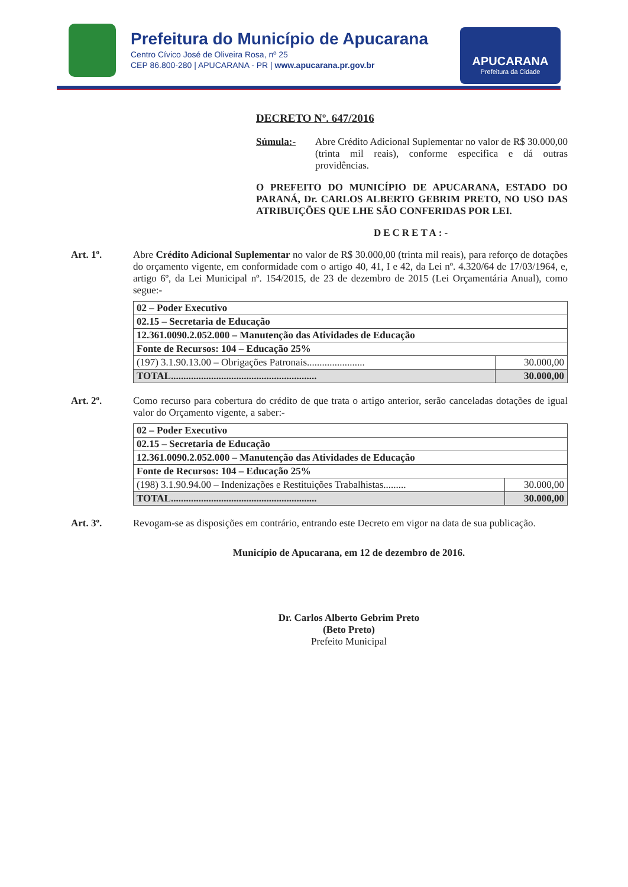Prefeitura do Município de Apucarana
Centro Cívico José de Oliveira Rosa, nº 25
CEP 86.800-280 | APUCARANA - PR | www.apucarana.pr.gov.br
APUCARANA
Prefeitura da Cidade
DECRETO Nº. 647/2016
Súmula:- Abre Crédito Adicional Suplementar no valor de R$ 30.000,00 (trinta mil reais), conforme especifica e dá outras providências.
O PREFEITO DO MUNICÍPIO DE APUCARANA, ESTADO DO PARANÁ, Dr. CARLOS ALBERTO GEBRIM PRETO, NO USO DAS ATRIBUIÇÕES QUE LHE SÃO CONFERIDAS POR LEI.
DECRETA:-
Art. 1º. Abre Crédito Adicional Suplementar no valor de R$ 30.000,00 (trinta mil reais), para reforço de dotações do orçamento vigente, em conformidade com o artigo 40, 41, I e 42, da Lei nº. 4.320/64 de 17/03/1964, e, artigo 6º, da Lei Municipal nº. 154/2015, de 23 de dezembro de 2015 (Lei Orçamentária Anual), como segue:-
| 02 – Poder Executivo | |
| 02.15 – Secretaria de Educação | |
| 12.361.0090.2.052.000 – Manutenção das Atividades de Educação | |
| Fonte de Recursos: 104 – Educação 25% | |
| (197) 3.1.90.13.00 – Obrigações Patronais....................... | 30.000,00 |
| TOTAL.......................................................... | 30.000,00 |
Art. 2º. Como recurso para cobertura do crédito de que trata o artigo anterior, serão canceladas dotações de igual valor do Orçamento vigente, a saber:-
| 02 – Poder Executivo | |
| 02.15 – Secretaria de Educação | |
| 12.361.0090.2.052.000 – Manutenção das Atividades de Educação | |
| Fonte de Recursos: 104 – Educação 25% | |
| (198) 3.1.90.94.00 – Indenizações e Restituições Trabalhistas......... | 30.000,00 |
| TOTAL.......................................................... | 30.000,00 |
Art. 3º. Revogam-se as disposições em contrário, entrando este Decreto em vigor na data de sua publicação.
Município de Apucarana, em 12 de dezembro de 2016.
Dr. Carlos Alberto Gebrim Preto
(Beto Preto)
Prefeito Municipal